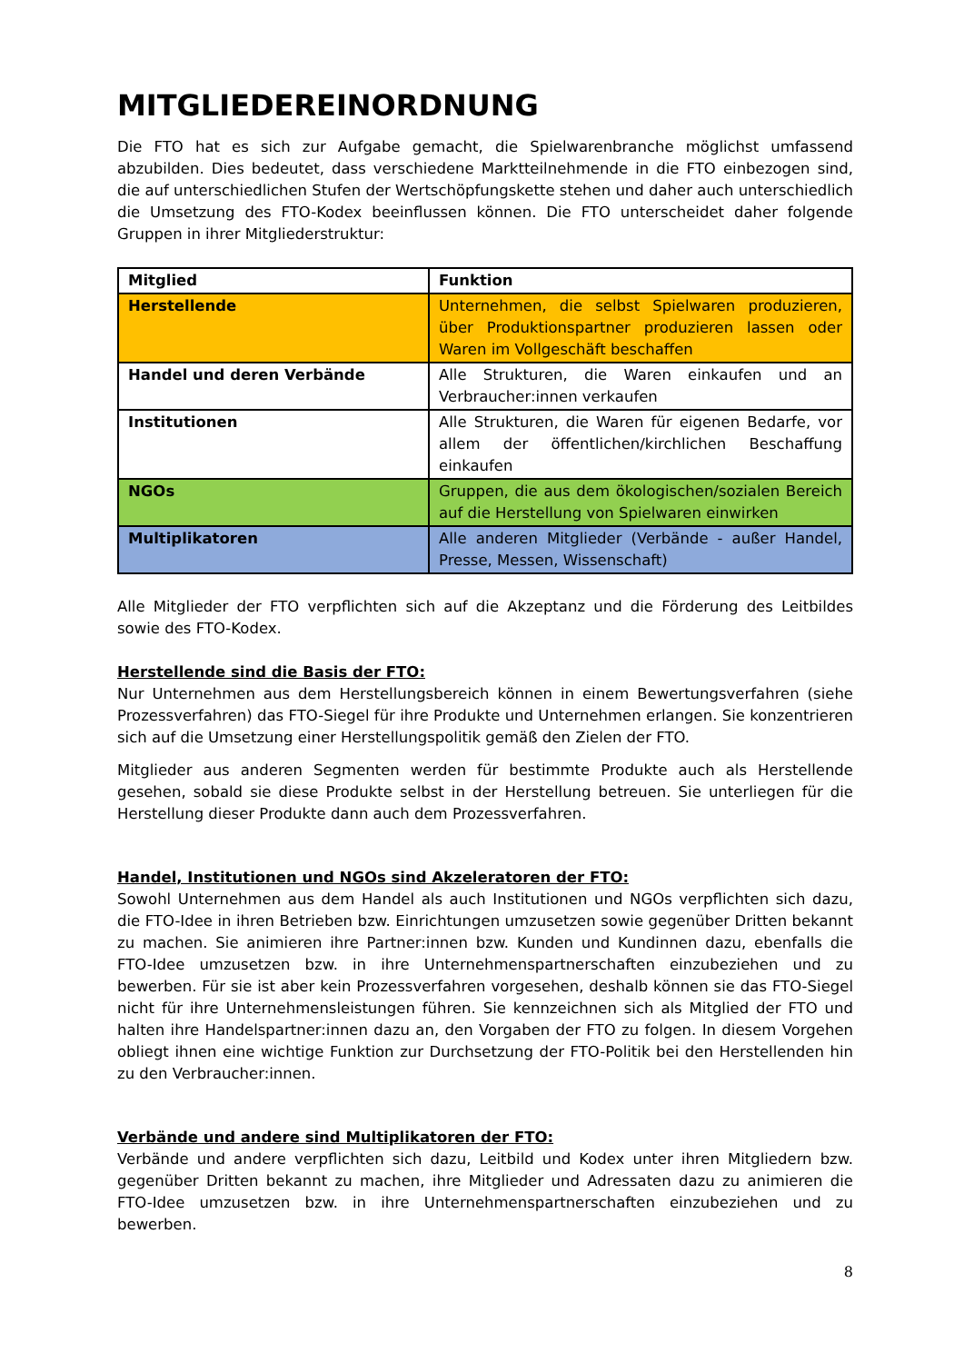MITGLIEDEREINORDNUNG
Die FTO hat es sich zur Aufgabe gemacht, die Spielwarenbranche möglichst umfassend abzubilden. Dies bedeutet, dass verschiedene Marktteilnehmende in die FTO einbezogen sind, die auf unterschiedlichen Stufen der Wertschöpfungskette stehen und daher auch unterschiedlich die Umsetzung des FTO-Kodex beeinflussen können. Die FTO unterscheidet daher folgende Gruppen in ihrer Mitgliederstruktur:
| Mitglied | Funktion |
| --- | --- |
| Herstellende | Unternehmen, die selbst Spielwaren produzieren, über Produktionspartner produzieren lassen oder Waren im Vollgeschäft beschaffen |
| Handel und deren Verbände | Alle Strukturen, die Waren einkaufen und an Verbraucher:innen verkaufen |
| Institutionen | Alle Strukturen, die Waren für eigenen Bedarfe, vor allem der öffentlichen/kirchlichen Beschaffung einkaufen |
| NGOs | Gruppen, die aus dem ökologischen/sozialen Bereich auf die Herstellung von Spielwaren einwirken |
| Multiplikatoren | Alle anderen Mitglieder (Verbände - außer Handel, Presse, Messen, Wissenschaft) |
Alle Mitglieder der FTO verpflichten sich auf die Akzeptanz und die Förderung des Leitbildes sowie des FTO-Kodex.
Herstellende sind die Basis der FTO:
Nur Unternehmen aus dem Herstellungsbereich können in einem Bewertungsverfahren (siehe Prozessverfahren) das FTO-Siegel für ihre Produkte und Unternehmen erlangen. Sie konzentrieren sich auf die Umsetzung einer Herstellungspolitik gemäß den Zielen der FTO.
Mitglieder aus anderen Segmenten werden für bestimmte Produkte auch als Herstellende gesehen, sobald sie diese Produkte selbst in der Herstellung betreuen. Sie unterliegen für die Herstellung dieser Produkte dann auch dem Prozessverfahren.
Handel, Institutionen und NGOs sind Akzeleratoren der FTO:
Sowohl Unternehmen aus dem Handel als auch Institutionen und NGOs verpflichten sich dazu, die FTO-Idee in ihren Betrieben bzw. Einrichtungen umzusetzen sowie gegenüber Dritten bekannt zu machen. Sie animieren ihre Partner:innen bzw. Kunden und Kundinnen dazu, ebenfalls die FTO-Idee umzusetzen bzw. in ihre Unternehmenspartnerschaften einzubeziehen und zu bewerben. Für sie ist aber kein Prozessverfahren vorgesehen, deshalb können sie das FTO-Siegel nicht für ihre Unternehmensleistungen führen. Sie kennzeichnen sich als Mitglied der FTO und halten ihre Handelspartner:innen dazu an, den Vorgaben der FTO zu folgen. In diesem Vorgehen obliegt ihnen eine wichtige Funktion zur Durchsetzung der FTO-Politik bei den Herstellenden hin zu den Verbraucher:innen.
Verbände und andere sind Multiplikatoren der FTO:
Verbände und andere verpflichten sich dazu, Leitbild und Kodex unter ihren Mitgliedern bzw. gegenüber Dritten bekannt zu machen, ihre Mitglieder und Adressaten dazu zu animieren die FTO-Idee umzusetzen bzw. in ihre Unternehmenspartnerschaften einzubeziehen und zu bewerben.
8